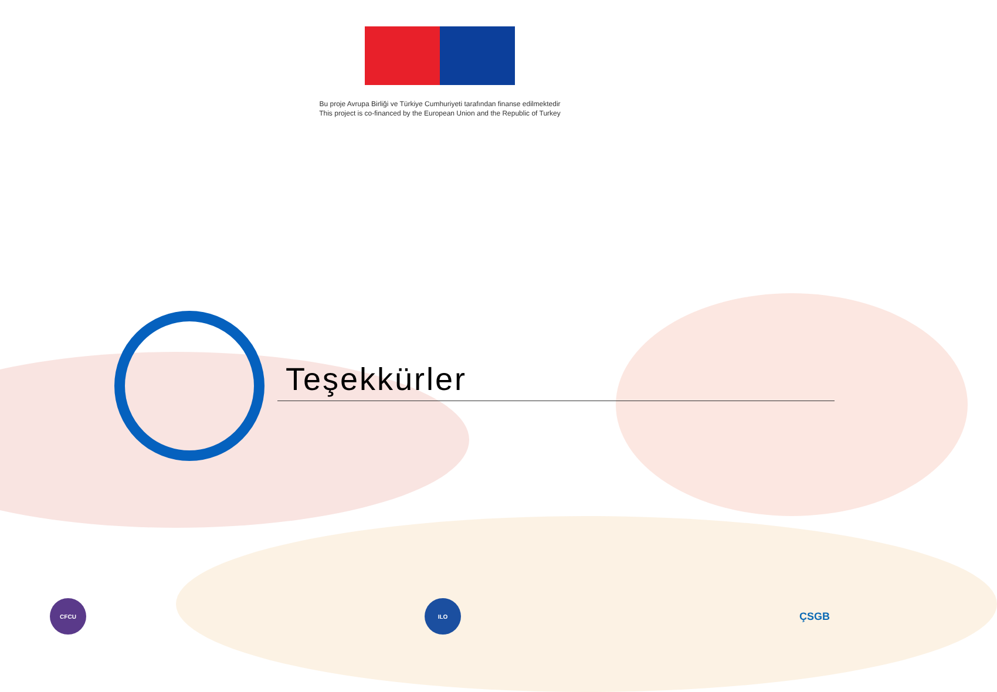Bu proje Avrupa Birliği ve Türkiye Cumhuriyeti tarafından finanse edilmektedir
This project is co-financed by the European Union and the Republic of Turkey
Teşekkürler
CFCU ILO
ÇSGB